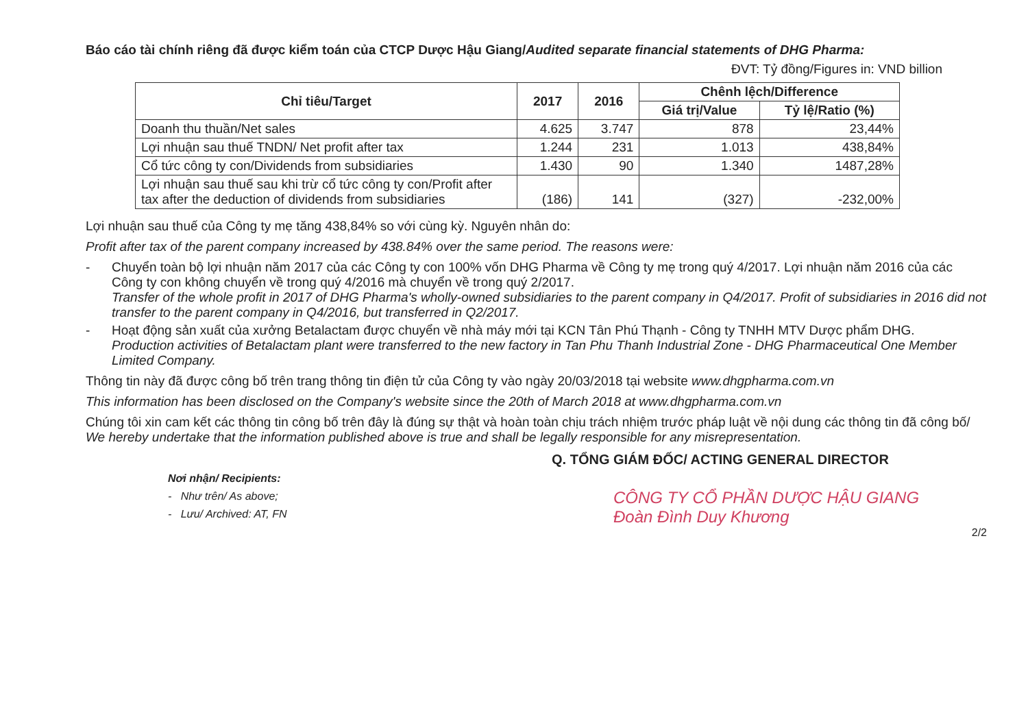Báo cáo tài chính riêng đã được kiểm toán của CTCP Dược Hậu Giang/Audited separate financial statements of DHG Pharma:
ĐVT: Tỷ đồng/Figures in: VND billion
| Chỉ tiêu/Target | 2017 | 2016 | Chênh lệch/Difference | |
| --- | --- | --- | --- | --- |
| | | | Giá trị/Value | Tỷ lệ/Ratio (%) |
| Doanh thu thuần/Net sales | 4.625 | 3.747 | 878 | 23,44% |
| Lợi nhuận sau thuế TNDN/ Net profit after tax | 1.244 | 231 | 1.013 | 438,84% |
| Cổ tức công ty con/Dividends from subsidiaries | 1.430 | 90 | 1.340 | 1487,28% |
| Lợi nhuận sau thuế sau khi trừ cổ tức công ty con/Profit after tax after the deduction of dividends from subsidiaries | (186) | 141 | (327) | -232,00% |
Lợi nhuận sau thuế của Công ty mẹ tăng 438,84% so với cùng kỳ. Nguyên nhân do:
Profit after tax of the parent company increased by 438.84% over the same period. The reasons were:
- Chuyển toàn bộ lợi nhuận năm 2017 của các Công ty con 100% vốn DHG Pharma về Công ty mẹ trong quý 4/2017. Lợi nhuận năm 2016 của các Công ty con không chuyển về trong quý 4/2016 mà chuyển về trong quý 2/2017.
Transfer of the whole profit in 2017 of DHG Pharma's wholly-owned subsidiaries to the parent company in Q4/2017. Profit of subsidiaries in 2016 did not transfer to the parent company in Q4/2016, but transferred in Q2/2017.
- Hoạt động sản xuất của xưởng Betalactam được chuyển về nhà máy mới tại KCN Tân Phú Thạnh - Công ty TNHH MTV Dược phẩm DHG.
Production activities of Betalactam plant were transferred to the new factory in Tan Phu Thanh Industrial Zone - DHG Pharmaceutical One Member Limited Company.
Thông tin này đã được công bố trên trang thông tin điện tử của Công ty vào ngày 20/03/2018 tại website www.dhgpharma.com.vn
This information has been disclosed on the Company's website since the 20th of March 2018 at www.dhgpharma.com.vn
Chúng tôi xin cam kết các thông tin công bố trên đây là đúng sự thật và hoàn toàn chịu trách nhiệm trước pháp luật về nội dung các thông tin đã công bố/ We hereby undertake that the information published above is true and shall be legally responsible for any misrepresentation.
Nơi nhận/ Recipients:
- Như trên/ As above;
- Lưu/ Archived: AT, FN
Q. TỔNG GIÁM ĐỐC/ ACTING GENERAL DIRECTOR
CÔNG TY CỔ PHẦN DƯỢC HẬU GIANG
Đoàn Đình Duy Khương
2/2